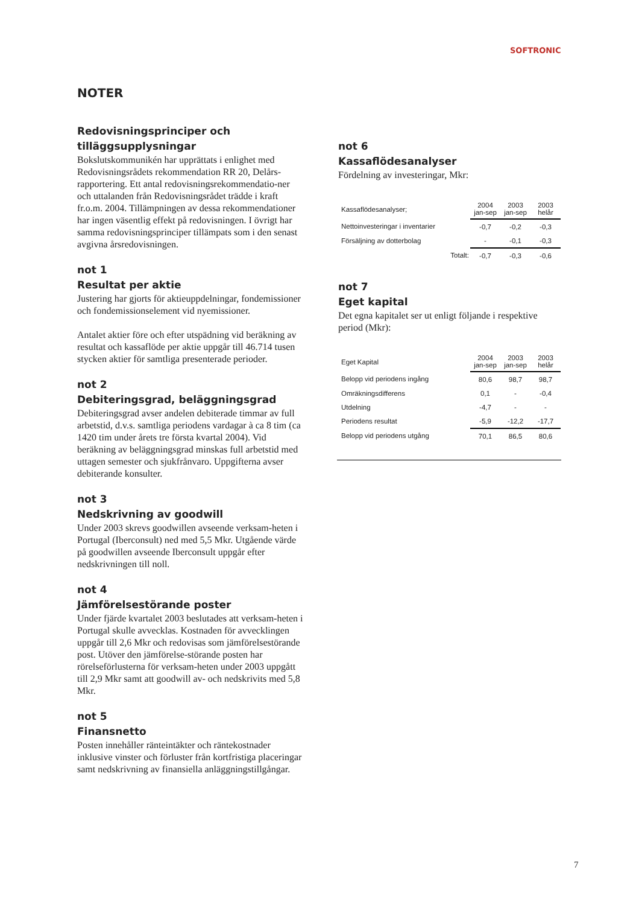SOFTRONIC
NOTER
Redovisningsprinciper och tilläggsupplysningar
Bokslutskommunikén har upprättats i enlighet med Redovisningsrådets rekommendation RR 20, Delårs-rapportering. Ett antal redovisningsrekommendatio-ner och uttalanden från Redovisningsrådet trädde i kraft fr.o.m. 2004. Tillämpningen av dessa rekommendationer har ingen väsentlig effekt på redovisningen. I övrigt har samma redovisningsprinciper tillämpats som i den senast avgivna årsredovisningen.
not 1
Resultat per aktie
Justering har gjorts för aktieuppdelningar, fondemissioner och fondemissionselement vid nyemissioner.
Antalet aktier före och efter utspädning vid beräkning av resultat och kassaflöde per aktie uppgår till 46.714 tusen stycken aktier för samtliga presenterade perioder.
not 2
Debiteringsgrad, beläggningsgrad
Debiteringsgrad avser andelen debiterade timmar av full arbetstid, d.v.s. samtliga periodens vardagar à ca 8 tim (ca 1420 tim under årets tre första kvartal 2004). Vid beräkning av beläggningsgrad minskas full arbetstid med uttagen semester och sjukfrånvaro. Uppgifterna avser debiterande konsulter.
not 3
Nedskrivning av goodwill
Under 2003 skrevs goodwillen avseende verksam-heten i Portugal (Iberconsult) ned med 5,5 Mkr. Utgående värde på goodwillen avseende Iberconsult uppgår efter nedskrivningen till noll.
not 4
Jämförelsestörande poster
Under fjärde kvartalet 2003 beslutades att verksam-heten i Portugal skulle avvecklas. Kostnaden för avvecklingen uppgår till 2,6 Mkr och redovisas som jämförelsestörande post. Utöver den jämförelse-störande posten har rörelseförlusterna för verksam-heten under 2003 uppgått till 2,9 Mkr samt att goodwill av- och nedskrivits med 5,8 Mkr.
not 5
Finansnetto
Posten innehåller ränteintäkter och räntekostnader inklusive vinster och förluster från kortfristiga placeringar samt nedskrivning av finansiella anläggningstillgångar.
not 6
Kassaflödesanalyser
Fördelning av investeringar, Mkr:
| Kassaflödesanalyser; | | 2004 jan-sep | 2003 jan-sep | 2003 helår |
| Nettoinvesteringar i inventarier | | -0,7 | -0,2 | -0,3 |
| Försäljning av dotterbolag | | - | -0,1 | -0,3 |
| | Totalt: | -0,7 | -0,3 | -0,6 |
not 7
Eget kapital
Det egna kapitalet ser ut enligt följande i respektive period (Mkr):
| Eget Kapital | 2004 jan-sep | 2003 jan-sep | 2003 helår |
| Belopp vid periodens ingång | 80,6 | 98,7 | 98,7 |
| Omräkningsdifferens | 0,1 | - | -0,4 |
| Utdelning | -4,7 | - | - |
| Periodens resultat | -5,9 | -12,2 | -17,7 |
| Belopp vid periodens utgång | 70,1 | 86,5 | 80,6 |
7